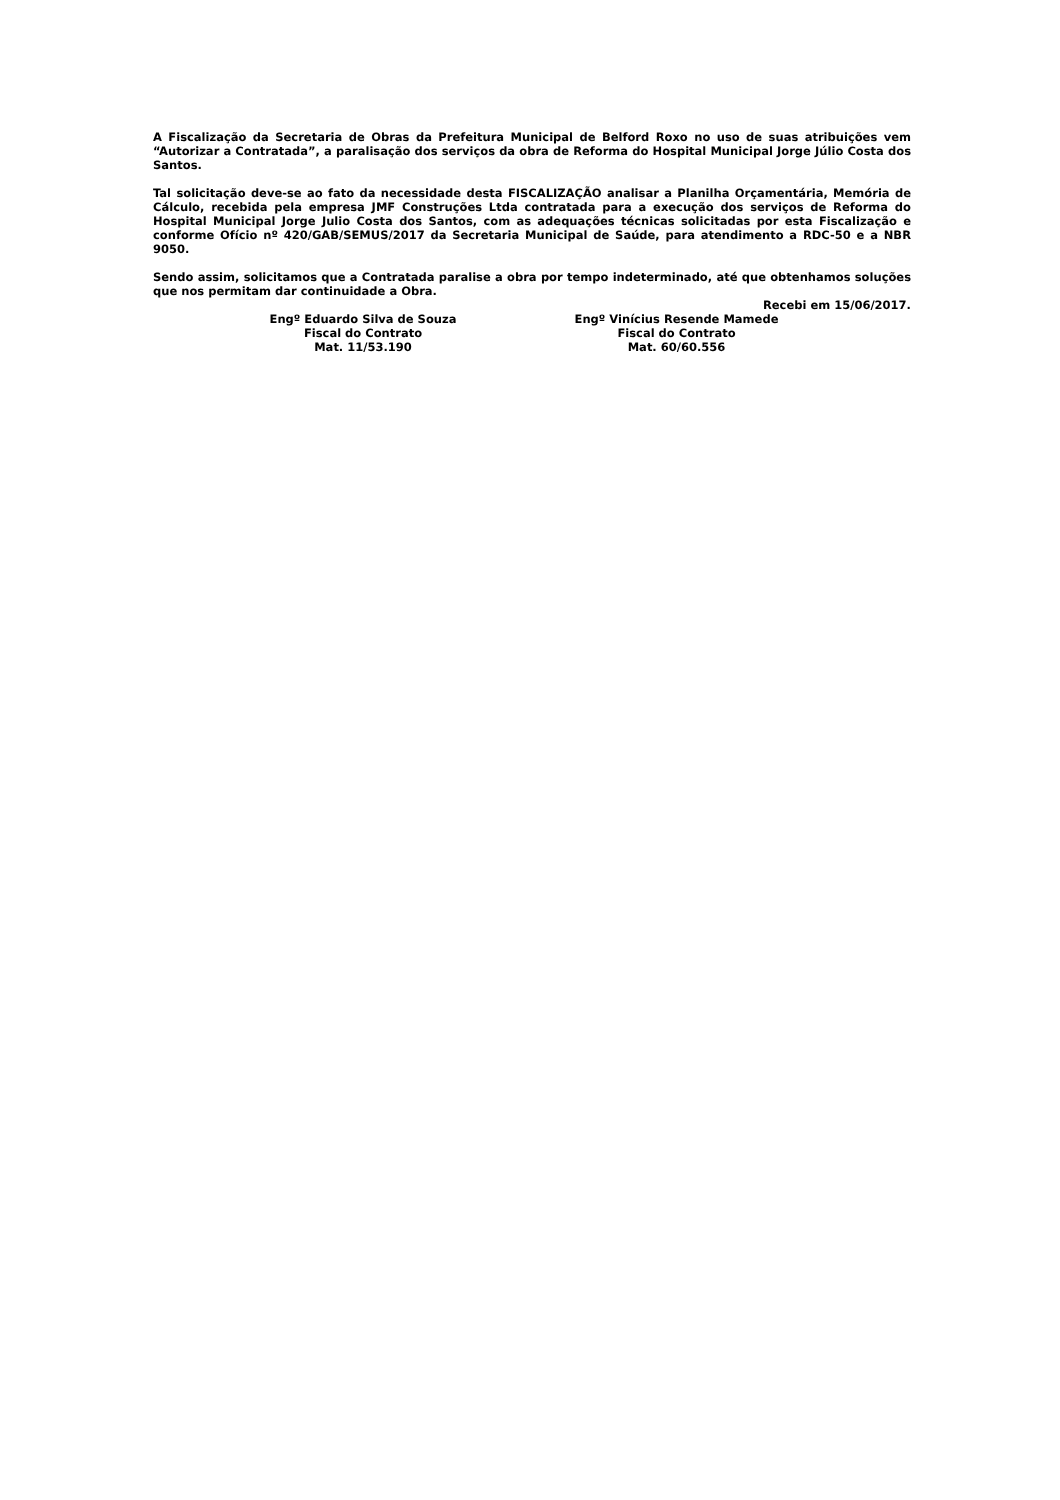A Fiscalização da Secretaria de Obras da Prefeitura Municipal de Belford Roxo no uso de suas atribuições vem “Autorizar a Contratada”, a paralisação dos serviços da obra de Reforma do Hospital Municipal Jorge Júlio Costa dos Santos.
Tal solicitação deve-se ao fato da necessidade desta FISCALIZAÇÃO analisar a Planilha Orçamentária, Memória de Cálculo, recebida pela empresa JMF Construções Ltda contratada para a execução dos serviços de Reforma do Hospital Municipal Jorge Julio Costa dos Santos, com as adequações técnicas solicitadas por esta Fiscalização e conforme Ofício nº 420/GAB/SEMUS/2017 da Secretaria Municipal de Saúde, para atendimento a RDC-50 e a NBR 9050.
Sendo assim, solicitamos que a Contratada paralise a obra por tempo indeterminado, até que obtenhamos soluções que nos permitam dar continuidade a Obra.
Recebi em 15/06/2017.
Engº Eduardo Silva de Souza
Fiscal do Contrato
Mat. 11/53.190
Engº Vinícius Resende Mamede
Fiscal do Contrato
Mat. 60/60.556